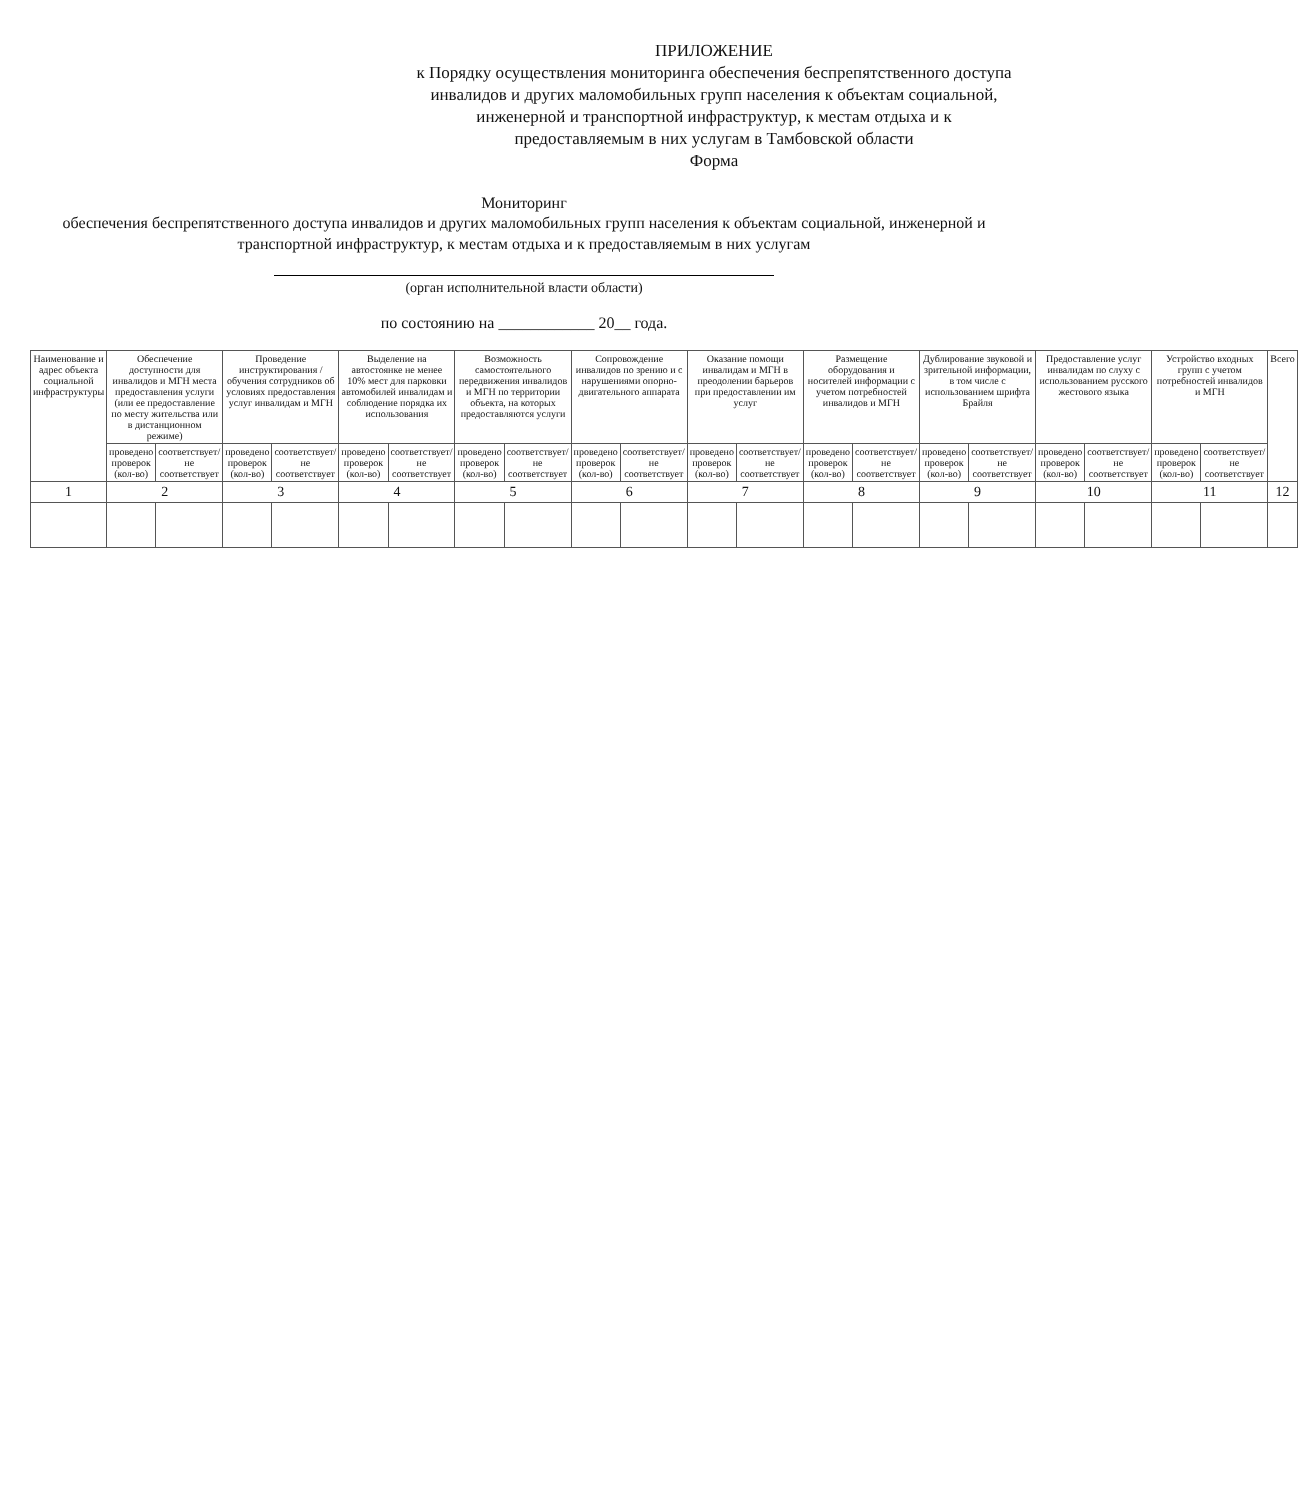ПРИЛОЖЕНИЕ
к Порядку осуществления мониторинга обеспечения беспрепятственного доступа инвалидов и других маломобильных групп населения к объектам социальной, инженерной и транспортной инфраструктур, к местам отдыха и к предоставляемым в них услугам в Тамбовской области
Форма
Мониторинг
обеспечения беспрепятственного доступа инвалидов и других маломобильных групп населения к объектам социальной, инженерной и транспортной инфраструктур, к местам отдыха и к предоставляемым в них услугам
(орган исполнительной власти области)
по состоянию на ____________ 20__ года.
| Наименование и адрес объекта социальной инфраструктуры | Обеспечение доступности для инвалидов и МГН места предоставления услуги (или ее предоставление по месту жительства или в дистанционном режиме) | | Проведение инструктирования /обучения сотрудников об условиях предоставления услуг инвалидам и МГН | | Выделение на автостоянке не менее 10% мест для парковки автомобилей инвалидам и соблюдение порядка их использования | | Возможность самостоятельного передвижения инвалидов и МГН по территории объекта, на которых предоставляются услуги | | Сопровождение инвалидов по зрению и с нарушениями опорно-двигательного аппарата | | Оказание помощи инвалидам и МГН в преодолении барьеров при предоставлении им услуг | | Размещение оборудования и носителей информации с учетом потребностей инвалидов и МГН | | Дублирование звуковой и зрительной информации, в том числе с использованием шрифта Брайля | | Предоставление услуг инвалидам по слуху с использованием русского жестового языка | | Устройство входных групп с учетом потребностей инвалидов и МГН | | Всего |
| --- | --- | --- | --- | --- | --- | --- | --- | --- | --- | --- | --- | --- | --- | --- | --- | --- | --- | --- | --- | --- | --- |
| | проведено проверок (кол-во) | соответствует/не соответствует | проведено проверок (кол-во) | соответствует/не соответствует | проведено проверок (кол-во) | соответствует/не соответствует | проведено проверок (кол-во) | соответствует/не соответствует | проведено проверок (кол-во) | соответствует/не соответствует | проведено проверок (кол-во) | соответствует/не соответствует | проведено проверок (кол-во) | соответствует/не соответствует | проведено проверок (кол-во) | соответствует/не соответствует | проведено проверок (кол-во) | соответствует/не соответствует | проведено проверок (кол-во) | соответствует/не соответствует | |
| 1 | 2 | | 3 | | 4 | | 5 | | 6 | | 7 | | 8 | | 9 | | 10 | | 11 | | 12 |